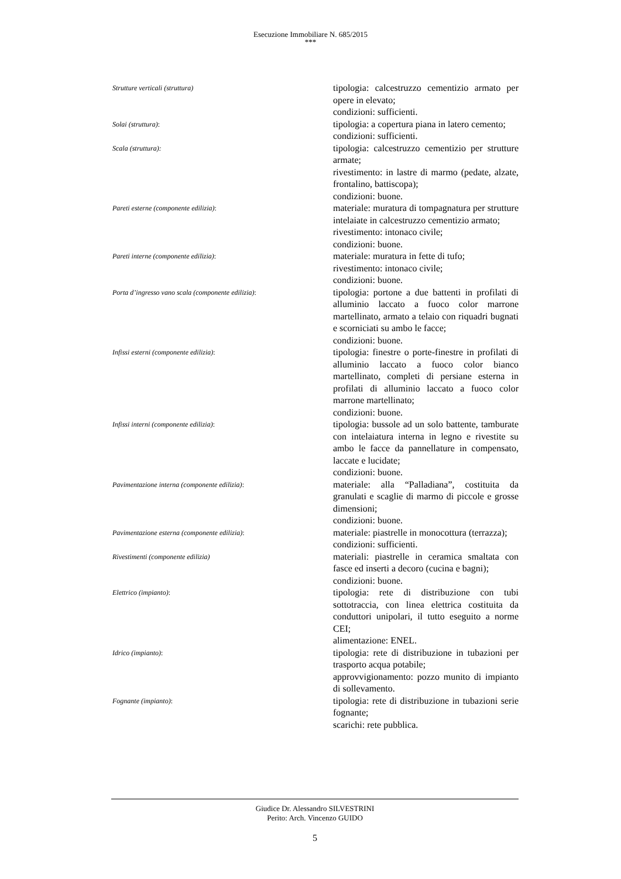Esecuzione Immobiliare N. 685/2015
***
Strutture verticali (struttura)
tipologia: calcestruzzo cementizio armato per opere in elevato;
condizioni: sufficienti.
Solai (struttura):
tipologia: a copertura piana in latero cemento;
condizioni: sufficienti.
Scala (struttura):
tipologia: calcestruzzo cementizio per strutture armate;
rivestimento: in lastre di marmo (pedate, alzate, frontalino, battiscopa);
condizioni: buone.
Pareti esterne (componente edilizia):
materiale: muratura di tompagnatura per strutture intelaiate in calcestruzzo cementizio armato;
rivestimento: intonaco civile;
condizioni: buone.
Pareti interne (componente edilizia):
materiale: muratura in fette di tufo;
rivestimento: intonaco civile;
condizioni: buone.
Porta d’ingresso vano scala (componente edilizia):
tipologia: portone a due battenti in profilati di alluminio laccato a fuoco color marrone martellinato, armato a telaio con riquadri bugnati e scorniciati su ambo le facce;
condizioni: buone.
Infissi esterni (componente edilizia):
tipologia: finestre o porte-finestre in profilati di alluminio laccato a fuoco color bianco martellinato, completi di persiane esterna in profilati di alluminio laccato a fuoco color marrone martellinato;
condizioni: buone.
Infissi interni (componente edilizia):
tipologia: bussole ad un solo battente, tamburate con intelaiatura interna in legno e rivestite su ambo le facce da pannellature in compensato, laccate e lucidate;
condizioni: buone.
Pavimentazione interna (componente edilizia):
materiale: alla “Palladiana”, costituita da granulati e scaglie di marmo di piccole e grosse dimensioni;
condizioni: buone.
Pavimentazione esterna (componente edilizia):
materiale: piastrelle in monocottura (terrazza);
condizioni: sufficienti.
Rivestimenti (componente edilizia)
materiali: piastrelle in ceramica smaltata con fasce ed inserti a decoro (cucina e bagni);
condizioni: buone.
Elettrico (impianto):
tipologia: rete di distribuzione con tubi sottotraccia, con linea elettrica costituita da conduttori unipolari, il tutto eseguito a norme CEI;
alimentazione: ENEL.
Idrico (impianto):
tipologia: rete di distribuzione in tubazioni per trasporto acqua potabile;
approvvigionamento: pozzo munito di impianto di sollevamento.
Fognante (impianto):
tipologia: rete di distribuzione in tubazioni serie fognante;
scarichi: rete pubblica.
Giudice Dr. Alessandro SILVESTRINI
Perito: Arch. Vincenzo GUIDO
5